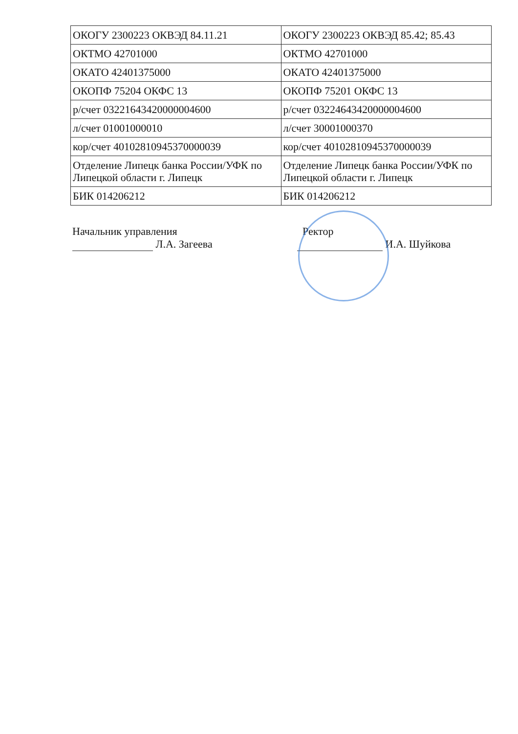| ОКОГУ 2300223 ОКВЭД 84.11.21 | ОКОГУ 2300223 ОКВЭД 85.42; 85.43 |
| ОКТМО 42701000 | ОКТМО 42701000 |
| ОКАТО 42401375000 | ОКАТО 42401375000 |
| ОКОПФ 75204 ОКФС 13 | ОКОПФ 75201 ОКФС 13 |
| р/счет 03221643420000004600 | р/счет 03224643420000004600 |
| л/счет 01001000010 | л/счет 30001000370 |
| кор/счет 40102810945370000039 | кор/счет 40102810945370000039 |
| Отделение Липецк банка России/УФК по Липецкой области г. Липецк | Отделение Липецк банка России/УФК по Липецкой области г. Липецк |
| БИК 014206212 | БИК 014206212 |
Начальник управления
Л.А. Загеева
Ректор
И.А. Шуйкова